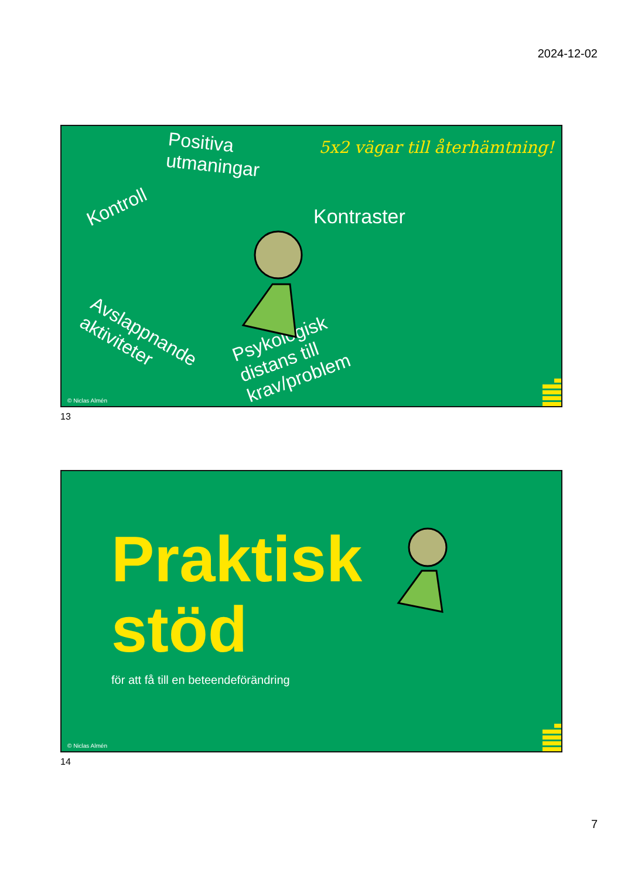2024-12-02
5x2 vägar till återhämtning!
Positiva
utmaningar
Kontroll Kontraster
Avslappnande
aktiviteter
Psykologisk
distans till
krav/problem
© Niclas Almén
13
Praktisk
stöd
för att få till en beteendeförändring
© Niclas Almén
14
7